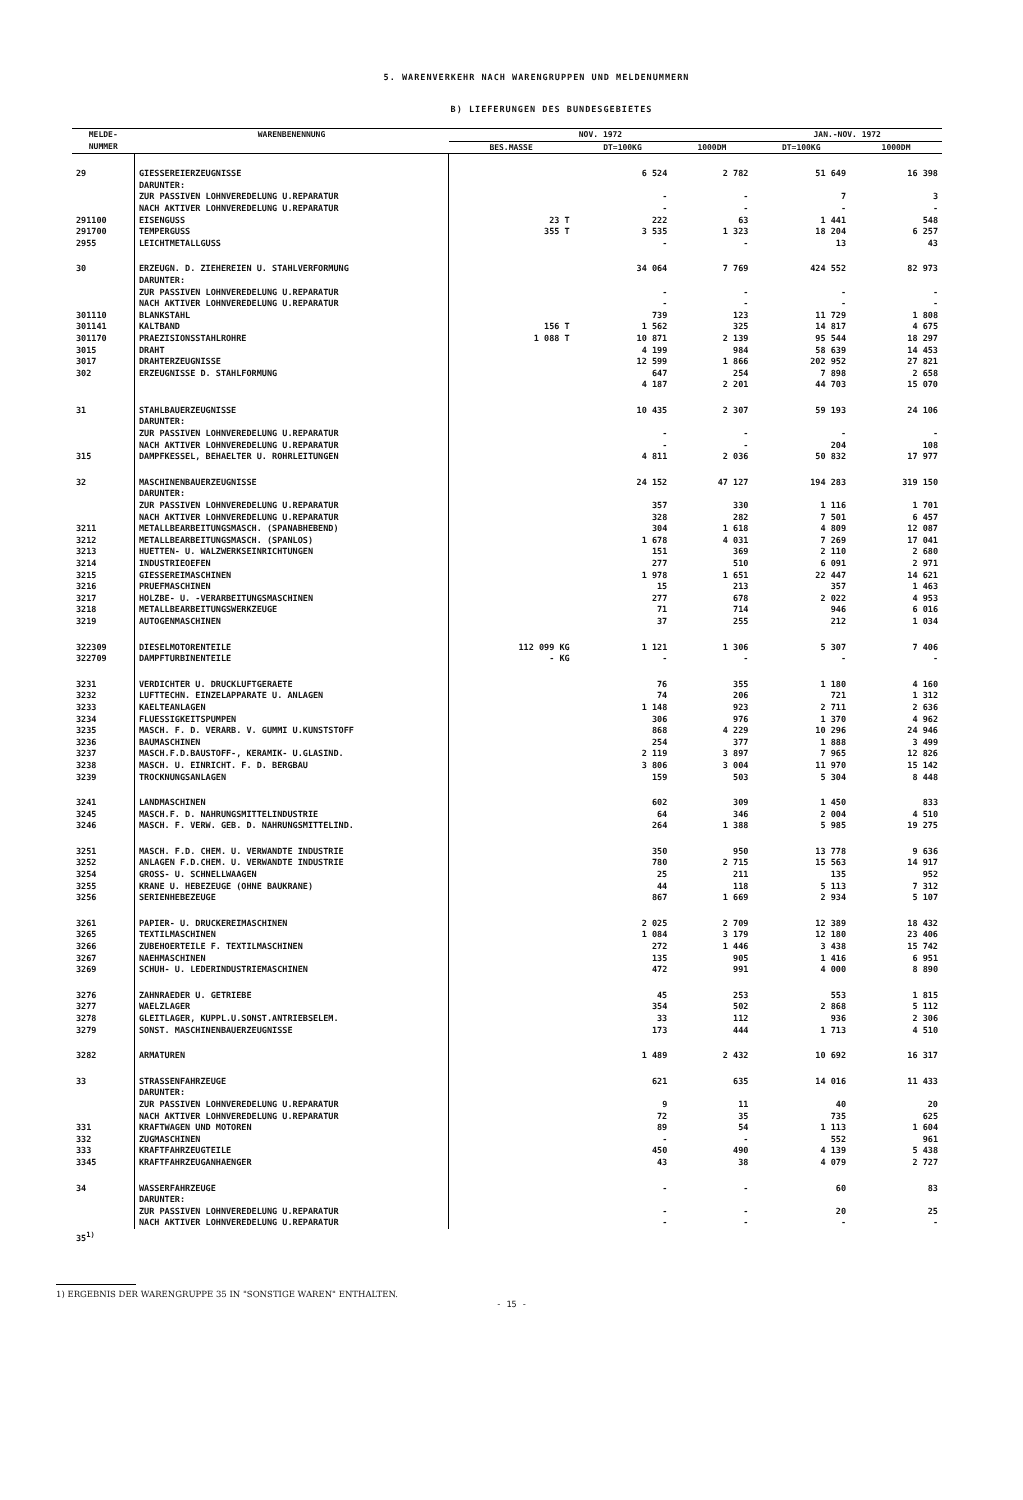5. WARENVERKEHR NACH WARENGRUPPEN UND MELDENUMMERN
B) LIEFERUNGEN DES BUNDESGEBIETES
| MELDE- NUMMER | WARENBENENNUNG | NOV. 1972 | | | JAN.-NOV. 1972 | |
| --- | --- | --- | --- | --- | --- | --- |
| | | BES.MASSE | DT=100KG | 1000DM | DT=100KG | 1000DM |
| 29 | GIESSEREIERZEUGNISSE DARUNTER: ZUR PASSIVEN LOHNVEREDELUNG U.REPARATUR NACH AKTIVER LOHNVEREDELUNG U.REPARATUR | | 6 524 - - | 2 782 - - | 51 649 7 - | 16 398 3 - |
| 291100 | EISENGUSS | 23 T | 222 | 63 | 1 441 | 548 |
| 291700 | TEMPERGUSS | 355 T | 3 535 | 1 323 | 18 204 | 6 257 |
| 2955 | LEICHTMETALLGUSS | | - | - | 13 | 43 |
| 30 | ERZEUGN. D. ZIEHEREIEN U. STAHLVERFORMUNG DARUNTER: ZUR PASSIVEN LOHNVEREDELUNG U.REPARATUR NACH AKTIVER LOHNVEREDELUNG U.REPARATUR | | 34 064 - - | 7 769 - - | 424 552 - - | 82 973 - - |
| 301110 | BLANKSTAHL | | 739 | 123 | 11 729 | 1 808 |
| 301141 | KALTBAND | 156 T | 1 562 | 325 | 14 817 | 4 675 |
| 301170 | PRAEZISIONSSTAHLROHRE | 1 088 T | 10 871 | 2 139 | 95 544 | 18 297 |
| 3015 | DRAHT | | 4 199 | 984 | 58 639 | 14 453 |
| 3017 | DRAHTERZEUGNISSE | | 12 599 | 1 866 | 202 952 | 27 821 |
| 302 | ERZEUGNISSE D. STAHLFORMUNG | | 647 4 187 | 254 2 201 | 7 898 44 703 | 2 658 15 070 |
| 31 | STAHLBAUERZEUGNISSE DARUNTER: ZUR PASSIVEN LOHNVEREDELUNG U.REPARATUR NACH AKTIVER LOHNVEREDELUNG U.REPARATUR | | 10 435 - - | 2 307 - - | 59 193 - 204 | 24 106 - 108 |
| 315 | DAMPFKESSEL, BEHAELTER U. ROHRLEITUNGEN | | 4 811 | 2 036 | 50 832 | 17 977 |
| 32 | MASCHINENBAUERZEUGNISSE DARUNTER: ZUR PASSIVEN LOHNVEREDELUNG U.REPARATUR NACH AKTIVER LOHNVEREDELUNG U.REPARATUR | | 24 152 357 328 | 47 127 330 282 | 194 283 1 116 7 501 | 319 150 1 701 6 457 |
| 3211 | METALLBEARBEITUNGSMASCH. (SPANABHEBEND) | | 304 | 1 618 | 4 809 | 12 087 |
| 3212 | METALLBEARBEITUNGSMASCH. (SPANLOS) | | 1 678 | 4 031 | 7 269 | 17 041 |
| 3213 | HUETTEN- U. WALZWERKSEINRICHTUNGEN | | 151 | 369 | 2 110 | 2 680 |
| 3214 | INDUSTRIEOEFEN | | 277 | 510 | 6 091 | 2 971 |
| 3215 | GIESSEREIMASCHINEN | | 1 978 | 1 651 | 22 447 | 14 621 |
| 3216 | PRUEFMASCHINEN | | 15 | 213 | 357 | 1 463 |
| 3217 | HOLZBE- U. -VERARBEITUNGSMASCHINEN | | 277 | 678 | 2 022 | 4 953 |
| 3218 | METALLBEARBEITUNGSWERKZEUGE | | 71 | 714 | 946 | 6 016 |
| 3219 | AUTOGENMASCHINEN | | 37 | 255 | 212 | 1 034 |
| 322309 | DIESELMOTORENTEILE | 112 099 KG | 1 121 | 1 306 | 5 307 | 7 406 |
| 322709 | DAMPFTURBINENTEILE | - KG | - | - | - | - |
| 3231 | VERDICHTER U. DRUCKLUFTGERAETE | | 76 | 355 | 1 180 | 4 160 |
| 3232 | LUFTTECHN. EINZELAPPARATE U. ANLAGEN | | 74 | 206 | 721 | 1 312 |
| 3233 | KAELTEANLAGEN | | 1 148 | 923 | 2 711 | 2 636 |
| 3234 | FLUESSIGKEITSPUMPEN | | 306 | 976 | 1 370 | 4 962 |
| 3235 | MASCH. F. D. VERARB. V. GUMMI U.KUNSTSTOFF | | 868 | 4 229 | 10 296 | 24 946 |
| 3236 | BAUMASCHINEN | | 254 | 377 | 1 888 | 3 499 |
| 3237 | MASCH.F.D.BAUSTOFF-, KERAMIK- U.GLASIND. | | 2 119 | 3 897 | 7 965 | 12 826 |
| 3238 | MASCH. U. EINRICHT. F. D. BERGBAU | | 3 806 | 3 004 | 11 970 | 15 142 |
| 3239 | TROCKNUNGSANLAGEN | | 159 | 503 | 5 304 | 8 448 |
| 3241 | LANDMASCHINEN | | 602 | 309 | 1 450 | 833 |
| 3245 | MASCH.F. D. NAHRUNGSMITTELINDUSTRIE | | 64 | 346 | 2 004 | 4 510 |
| 3246 | MASCH. F. VERW. GEB. D. NAHRUNGSMITTELIND. | | 264 | 1 388 | 5 985 | 19 275 |
| 3251 | MASCH. F.D. CHEM. U. VERWANDTE INDUSTRIE | | 350 | 950 | 13 778 | 9 636 |
| 3252 | ANLAGEN F.D.CHEM. U. VERWANDTE INDUSTRIE | | 780 | 2 715 | 15 563 | 14 917 |
| 3254 | GROSS- U. SCHNELLWAAGEN | | 25 | 211 | 135 | 952 |
| 3255 | KRANE U. HEBEZEUGE (OHNE BAUKRANE) | | 44 | 118 | 5 113 | 7 312 |
| 3256 | SERIENHEBEZEUGE | | 867 | 1 669 | 2 934 | 5 107 |
| 3261 | PAPIER- U. DRUCKEREIMASCHINEN | | 2 025 | 2 709 | 12 389 | 18 432 |
| 3265 | TEXTILMASCHINEN | | 1 084 | 3 179 | 12 180 | 23 406 |
| 3266 | ZUBEHOERTEILE F. TEXTILMASCHINEN | | 272 | 1 446 | 3 438 | 15 742 |
| 3267 | NAEHMASCHINEN | | 135 | 905 | 1 416 | 6 951 |
| 3269 | SCHUH- U. LEDERINDUSTRIEMASCHINEN | | 472 | 991 | 4 000 | 8 890 |
| 3276 | ZAHNRAEDER U. GETRIEBE | | 45 | 253 | 553 | 1 815 |
| 3277 | WAELZLAGER | | 354 | 502 | 2 868 | 5 112 |
| 3278 | GLEITLAGER, KUPPL.U.SONST.ANTRIEBSELEM. | | 33 | 112 | 936 | 2 306 |
| 3279 | SONST. MASCHINENBAUERZEUGNISSE | | 173 | 444 | 1 713 | 4 510 |
| 3282 | ARMATUREN | | 1 489 | 2 432 | 10 692 | 16 317 |
| 33 | STRASSENFAHRZEUGE DARUNTER: ZUR PASSIVEN LOHNVEREDELUNG U.REPARATUR NACH AKTIVER LOHNVEREDELUNG U.REPARATUR | | 621 9 72 | 635 11 35 | 14 016 40 735 | 11 433 20 625 |
| 331 | KRAFTWAGEN UND MOTOREN | | 89 | 54 | 1 113 | 1 604 |
| 332 | ZUGMASCHINEN | | - | - | 552 | 961 |
| 333 | KRAFTFAHRZEUGTEILE | | 450 | 490 | 4 139 | 5 438 |
| 3345 | KRAFTFAHRZEUGANHAENGER | | 43 | 38 | 4 079 | 2 727 |
| 34 | WASSERFAHRZEUGE DARUNTER: ZUR PASSIVEN LOHNVEREDELUNG U.REPARATUR NACH AKTIVER LOHNVEREDELUNG U.REPARATUR | | - - - | - - - | 60 20 - | 83 25 - |
| 35<sup>1)</sup> | | | | | | |
1) ERGEBNIS DER WARENGRUPPE 35 IN "SONSTIGE WAREN" ENTHALTEN.
- 15 -